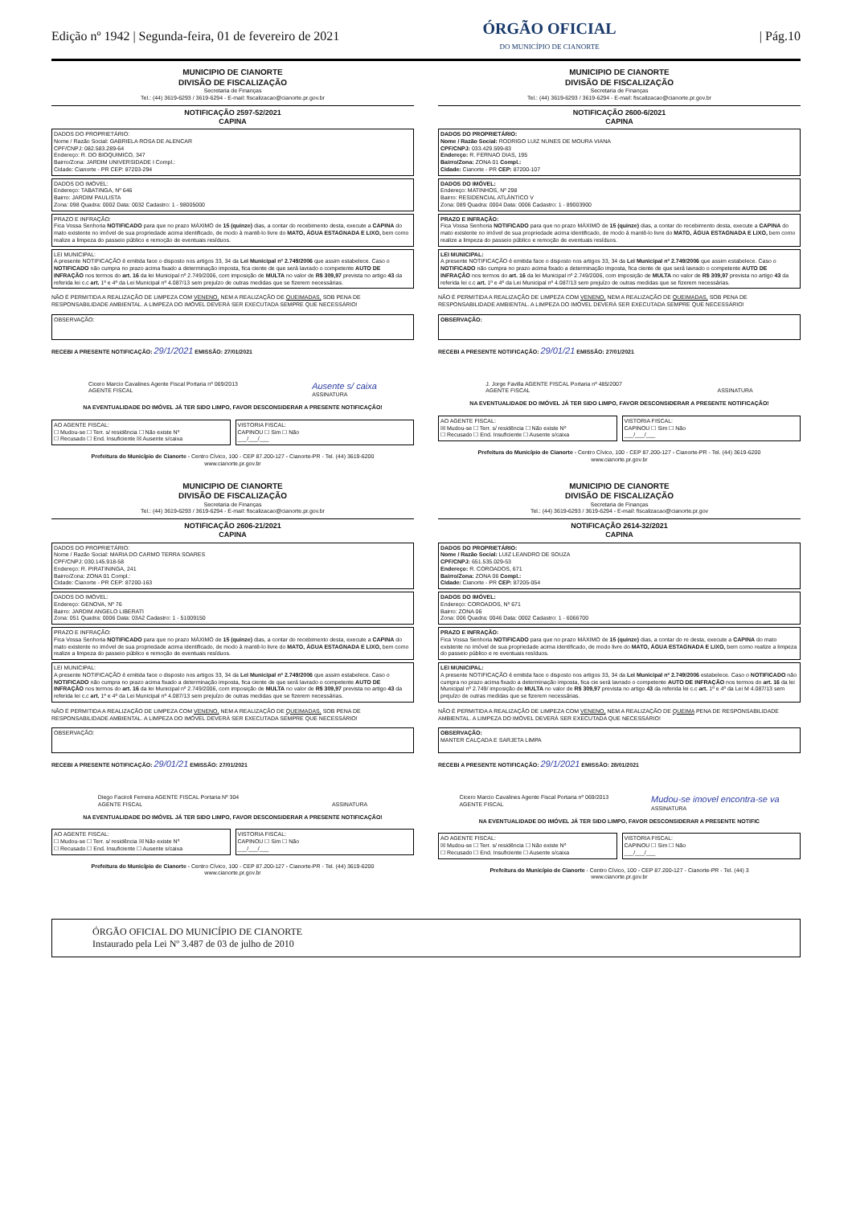Edição nº 1942 | Segunda-feira, 01 de fevereiro de 2021
ÓRGÃO OFICIAL
DO MUNICÍPIO DE CIANORTE
| Pág.10
MUNICIPIO DE CIANORTE
DIVISÃO DE FISCALIZAÇÃO
Secretaria de Finanças
Tel.: (44) 3619-6293 / 3619-6294 - E-mail: fiscalizacao@cianorte.pr.gov.br
NOTIFICAÇÃO 2597-52/2021
CAPINA
DADOS DO PROPRIETÁRIO:
Nome / Razão Social: GABRIELA ROSA DE ALENCAR
CPF/CNPJ: 082.583.289-64
Endereço: R. DO BIOQUIMICO, 347
Bairro/Zona: JARDIM UNIVERSIDADE I Compl.:
Cidade: Cianorte - PR CEP: 87203-294
DADOS DO IMÓVEL:
Endereço: TABATINGA, Nº 646
Bairro: JARDIM PAULISTA
Zona: 098 Quadra: 0002 Data: 0032 Cadastro: 1 - 98005000
PRAZO E INFRAÇÃO:
Fica Vossa Senhoria NOTIFICADO para que no prazo MÁXIMO de 15 (quinze) dias, a contar do recebimento desta, execute a CAPINA do mato existente no imóvel de sua propriedade acima identificado, de modo à mantê-lo livre do MATO, ÁGUA ESTAGNADA E LIXO, bem como realize a limpeza do passeio público e remoção de eventuais resíduos.
LEI MUNICIPAL:
A presente NOTIFICAÇÃO é emitida face o disposto nos artigos 33, 34 da Lei Municipal nº 2.749/2006 que assim estabelece. Caso o NOTIFICADO não cumpra no prazo acima fixado a determinação imposta, fica ciente de que será lavrado o competente AUTO DE INFRAÇÃO nos termos do art. 16 da lei Municipal nº 2.749/2006, com imposição de MULTA no valor de R$ 309,97 prevista no artigo 43 da referida lei c.c art. 1º e 4º da Lei Municipal nº 4.087/13 sem prejuízo de outras medidas que se fizerem necessárias.
NÃO É PERMITIDA A REALIZAÇÃO DE LIMPEZA COM VENENO, NEM A REALIZAÇÃO DE QUEIMADAS, SOB PENA DE RESPONSABILIDADE AMBIENTAL. A LIMPEZA DO IMÓVEL DEVERÁ SER EXECUTADA SEMPRE QUE NECESSÁRIO!
OBSERVAÇÃO:
RECEBI A PRESENTE NOTIFICAÇÃO: 29/1/2021 EMISSÃO: 27/01/2021
Cicero Marcio Cavalines Agente Fiscal Portaria nº 069/2013
AGENTE FISCAL Ausente s/ caixa
ASSINATURA
NA EVENTUALIDADE DO IMÓVEL JÁ TER SIDO LIMPO, FAVOR DESCONSIDERAR A PRESENTE NOTIFICAÇÃO!
AO AGENTE FISCAL:
☐ Mudou-se ☐ Terr. s/ residência ☐ Não existe Nº
☐ Recusado ☐ End. Insuficiente ☒ Ausente s/caixa
VISTORIA FISCAL:
CAPINOU ☐ Sim ☐ Não
___/___/___
Prefeitura do Município de Cianorte - Centro Cívico, 100 - CEP 87.200-127 - Cianorte-PR - Tel. (44) 3619-6200
www.cianorte.pr.gov.br
MUNICIPIO DE CIANORTE
DIVISÃO DE FISCALIZAÇÃO
Secretaria de Finanças
Tel.: (44) 3619-6293 / 3619-6294 - E-mail: fiscalizacao@cianorte.pr.gov.br
NOTIFICAÇÃO 2600-6/2021
CAPINA
DADOS DO PROPRIETÁRIO:
Nome / Razão Social: RODRIGO LUIZ NUNES DE MOURA VIANA
CPF/CNPJ: 033.429.599-83
Endereço: R. FERNAO DIAS, 195
Bairro/Zona: ZONA 01 Compl.:
Cidade: Cianorte - PR CEP: 87200-107
DADOS DO IMÓVEL:
Endereço: MATINHOS, Nº 298
Bairro: RESIDENCIAL ATLÂNTICO V
Zona: 089 Quadra: 0004 Data: 0006 Cadastro: 1 - 89003900
PRAZO E INFRAÇÃO:
Fica Vossa Senhoria NOTIFICADO para que no prazo MÁXIMO de 15 (quinze) dias, a contar do recebimento desta, execute a CAPINA do mato existente no imóvel de sua propriedade acima identificado, de modo à mantê-lo livre do MATO, ÁGUA ESTAGNADA E LIXO, bem como realize a limpeza do passeio público e remoção de eventuais resíduos.
LEI MUNICIPAL:
A presente NOTIFICAÇÃO é emitida face o disposto nos artigos 33, 34 da Lei Municipal nº 2.749/2006 que assim estabelece. Caso o NOTIFICADO não cumpra no prazo acima fixado a determinação imposta, fica ciente de que será lavrado o competente AUTO DE INFRAÇÃO nos termos do art. 16 da lei Municipal nº 2.749/2006, com imposição de MULTA no valor de R$ 309,97 prevista no artigo 43 da referida lei c.c art. 1º e 4º da Lei Municipal nº 4.087/13 sem prejuízo de outras medidas que se fizerem necessárias.
NÃO É PERMITIDA A REALIZAÇÃO DE LIMPEZA COM VENENO, NEM A REALIZAÇÃO DE QUEIMADAS, SOB PENA DE RESPONSABILIDADE AMBIENTAL. A LIMPEZA DO IMÓVEL DEVERÁ SER EXECUTADA SEMPRE QUE NECESSÁRIO!
OBSERVAÇÃO:
RECEBI A PRESENTE NOTIFICAÇÃO: 29/01/21 EMISSÃO: 27/01/2021
J. Jorge Favilla AGENTE FISCAL Portaria nº 485/2007
AGENTE FISCAL
ASSINATURA
NA EVENTUALIDADE DO IMÓVEL JÁ TER SIDO LIMPO, FAVOR DESCONSIDERAR A PRESENTE NOTIFICAÇÃO!
AO AGENTE FISCAL:
☒ Mudou-se ☐ Terr. s/ residência ☐ Não existe Nº
☐ Recusado ☐ End. Insuficiente ☐ Ausente s/caixa
VISTORIA FISCAL:
CAPINOU ☐ Sim ☐ Não
___/___/___
Prefeitura do Município de Cianorte - Centro Cívico, 100 - CEP 87.200-127 - Cianorte-PR - Tel. (44) 3619-6200
www.cianorte.pr.gov.br
MUNICIPIO DE CIANORTE
DIVISÃO DE FISCALIZAÇÃO
Secretaria de Finanças
Tel.: (44) 3619-6293 / 3619-6294 - E-mail: fiscalizacao@cianorte.pr.gov.br
NOTIFICAÇÃO 2606-21/2021
CAPINA
DADOS DO PROPRIETÁRIO:
Nome / Razão Social: MARIA DO CARMO TERRA SOARES
CPF/CNPJ: 030.145.918-58
Endereço: R. PIRATININGA, 241
Bairro/Zona: ZONA 01 Compl.:
Cidade: Cianorte - PR CEP: 87200-163
DADOS DO IMÓVEL:
Endereço: GENOVA, Nº 76
Bairro: JARDIM ANGELO LIBERATI
Zona: 051 Quadra: 0006 Data: 03A2 Cadastro: 1 - 51009150
PRAZO E INFRAÇÃO:
Fica Vossa Senhoria NOTIFICADO para que no prazo MÁXIMO de 15 (quinze) dias, a contar do recebimento desta, execute a CAPINA do mato existente no imóvel de sua propriedade acima identificado, de modo à mantê-lo livre do MATO, ÁGUA ESTAGNADA E LIXO, bem como realize a limpeza do passeio público e remoção de eventuais resíduos.
LEI MUNICIPAL:
A presente NOTIFICAÇÃO é emitida face o disposto nos artigos 33, 34 da Lei Municipal nº 2.749/2006 que assim estabelece. Caso o NOTIFICADO não cumpra no prazo acima fixado a determinação imposta, fica ciente de que será lavrado o competente AUTO DE INFRAÇÃO nos termos do art. 16 da lei Municipal nº 2.749/2006, com imposição de MULTA no valor de R$ 309,97 prevista no artigo 43 da referida lei c.c art. 1º e 4º da Lei Municipal nº 4.087/13 sem prejuízo de outras medidas que se fizerem necessárias.
NÃO É PERMITIDA A REALIZAÇÃO DE LIMPEZA COM VENENO, NEM A REALIZAÇÃO DE QUEIMADAS, SOB PENA DE RESPONSABILIDADE AMBIENTAL. A LIMPEZA DO IMÓVEL DEVERÁ SER EXECUTADA SEMPRE QUE NECESSÁRIO!
OBSERVAÇÃO:
RECEBI A PRESENTE NOTIFICAÇÃO: 29/01/21 EMISSÃO: 27/01/2021
Diego Faciroli Ferreira AGENTE FISCAL Portaria Nº 304
AGENTE FISCAL
ASSINATURA
NA EVENTUALIDADE DO IMÓVEL JÁ TER SIDO LIMPO, FAVOR DESCONSIDERAR A PRESENTE NOTIFICAÇÃO!
AO AGENTE FISCAL:
☐ Mudou-se ☐ Terr. s/ residência ☒ Não existe Nº
☐ Recusado ☐ End. Insuficiente ☐ Ausente s/caixa
VISTORIA FISCAL:
CAPINOU ☐ Sim ☐ Não
___/___/___
Prefeitura do Município de Cianorte - Centro Cívico, 100 - CEP 87.200-127 - Cianorte-PR - Tel. (44) 3619-6200
www.cianorte.pr.gov.br
MUNICIPIO DE CIANORTE
DIVISÃO DE FISCALIZAÇÃO
Secretaria de Finanças
Tel.: (44) 3619-6293 / 3619-6294 - E-mail: fiscalizacao@cianorte.pr.gov
NOTIFICAÇÃO 2614-32/2021
CAPINA
DADOS DO PROPRIETÁRIO:
Nome / Razão Social: LUIZ LEANDRO DE SOUZA
CPF/CNPJ: 651.535.029-53
Endereço: R. COROADOS, 671
Bairro/Zona: ZONA 06 Compl.:
Cidade: Cianorte - PR CEP: 87205-054
DADOS DO IMÓVEL:
Endereço: COROADOS, Nº 671
Bairro: ZONA 06
Zona: 006 Quadra: 0046 Data: 0002 Cadastro: 1 - 6066700
PRAZO E INFRAÇÃO:
Fica Vossa Senhoria NOTIFICADO para que no prazo MÁXIMO de 15 (quinze) dias, a contar do re desta, execute a CAPINA do mato existente no imóvel de sua propriedade acima identificado, de modo livre do MATO, ÁGUA ESTAGNADA E LIXO, bem como realize a limpeza do passeio público e re eventuais resíduos.
LEI MUNICIPAL:
A presente NOTIFICAÇÃO é emitida face o disposto nos artigos 33, 34 da Lei Municipal nº 2.749/2006 estabelece. Caso o NOTIFICADO não cumpra no prazo acima fixado a determinação imposta, fica cie será lavrado o competente AUTO DE INFRAÇÃO nos termos do art. 16 da lei Municipal nº 2.749/ imposição de MULTA no valor de R$ 309,97 prevista no artigo 43 da referida lei c.c art. 1º e 4º da Lei M 4.087/13 sem prejuízo de outras medidas que se fizerem necessárias.
NÃO É PERMITIDA A REALIZAÇÃO DE LIMPEZA COM VENENO, NEM A REALIZAÇÃO DE QUEIMA PENA DE RESPONSABILIDADE AMBIENTAL. A LIMPEZA DO IMÓVEL DEVERÁ SER EXECUTADA QUE NECESSÁRIO!
OBSERVAÇÃO:
MANTER CALÇADA E SARJETA LIMPA
RECEBI A PRESENTE NOTIFICAÇÃO: 29/1/2021 EMISSÃO: 28/01/2021
Cicero Marcio Cavalines Agente Fiscal Portaria nº 069/2013
AGENTE FISCAL Mudou-se imovel encontra-se va
ASSINATURA
NA EVENTUALIDADE DO IMÓVEL JÁ TER SIDO LIMPO, FAVOR DESCONSIDERAR A PRESENTE NOTIFIC
AO AGENTE FISCAL:
☒ Mudou-se ☐ Terr. s/ residência ☐ Não existe Nº
☐ Recusado ☐ End. Insuficiente ☐ Ausente s/caixa
VISTORIA FISCAL:
CAPINOU ☐ Sim ☐ Não
___/___/___
Prefeitura do Município de Cianorte - Centro Cívico, 100 - CEP 87.200-127 - Cianorte-PR - Tel. (44) 3
www.cianorte.pr.gov.br
ÓRGÃO OFICIAL DO MUNICÍPIO DE CIANORTE
Instaurado pela Lei Nº 3.487 de 03 de julho de 2010